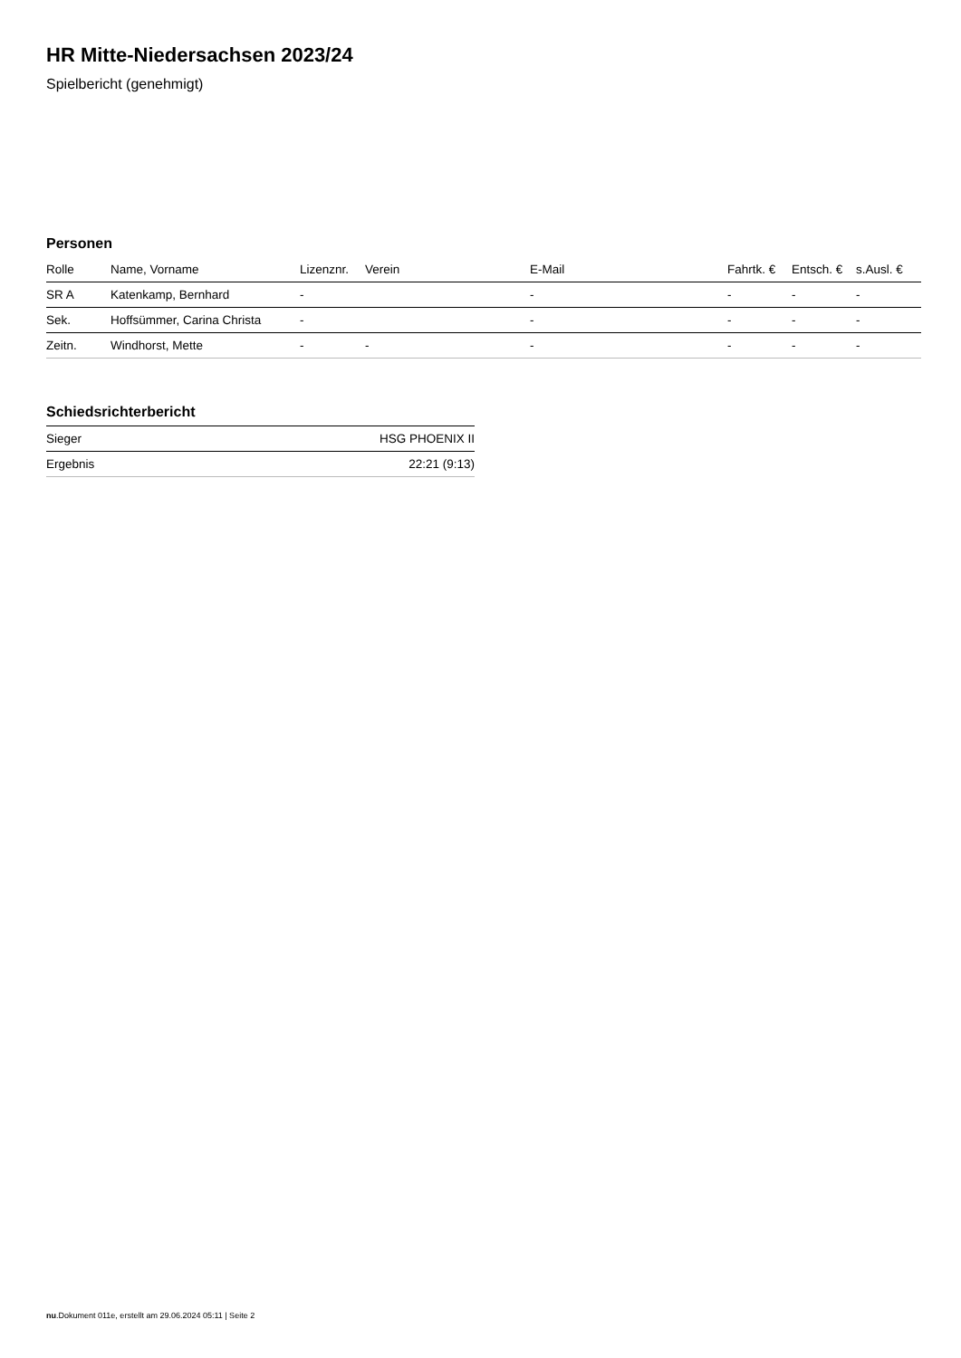HR Mitte-Niedersachsen 2023/24
Spielbericht (genehmigt)
Personen
| Rolle | Name, Vorname | Lizenznr. | Verein | E-Mail | Fahrtk. € | Entsch. € | s.Ausl. € |
| --- | --- | --- | --- | --- | --- | --- | --- |
| SR A | Katenkamp, Bernhard | - | | - | - | - | - |
| Sek. | Hoffsümmer, Carina Christa | - | | - | - | - | - |
| Zeitn. | Windhorst, Mette | - | - | - | - | - | - |
Schiedsrichterbericht
| Sieger | HSG PHOENIX II |
| Ergebnis | 22:21 (9:13) |
nu.Dokument 011e, erstellt am 29.06.2024 05:11 | Seite 2